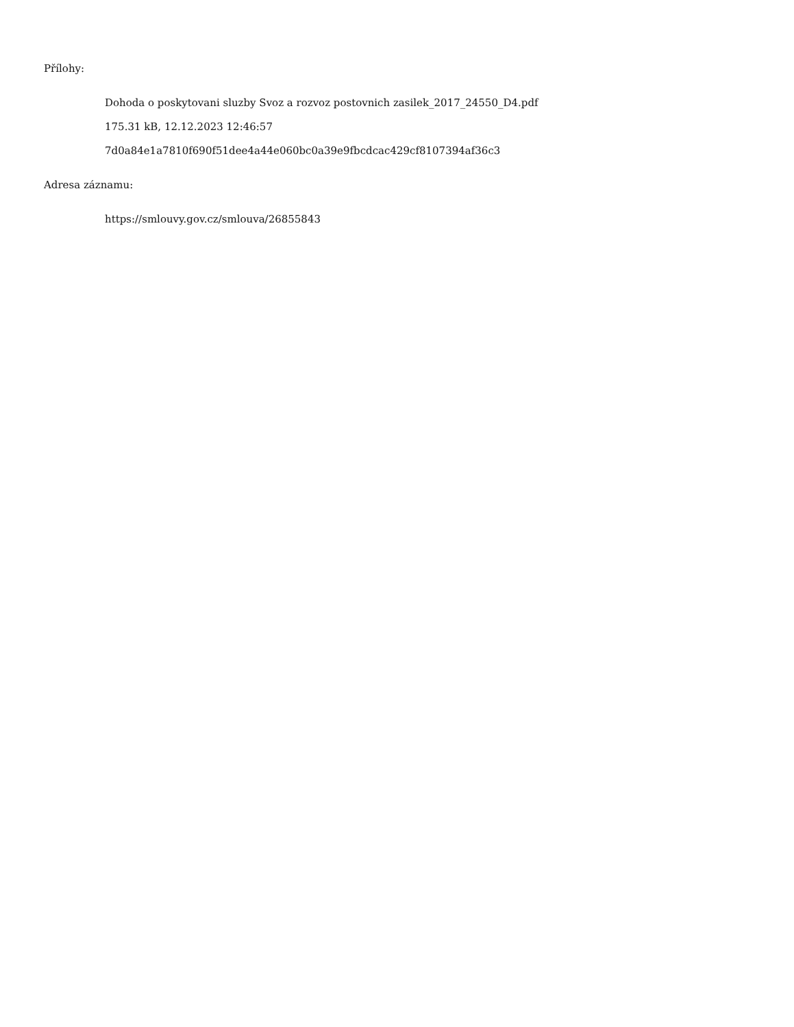Přílohy:
Dohoda o poskytovani sluzby Svoz a rozvoz postovnich zasilek_2017_24550_D4.pdf
175.31 kB, 12.12.2023 12:46:57
7d0a84e1a7810f690f51dee4a44e060bc0a39e9fbcdcac429cf8107394af36c3
Adresa záznamu:
https://smlouvy.gov.cz/smlouva/26855843